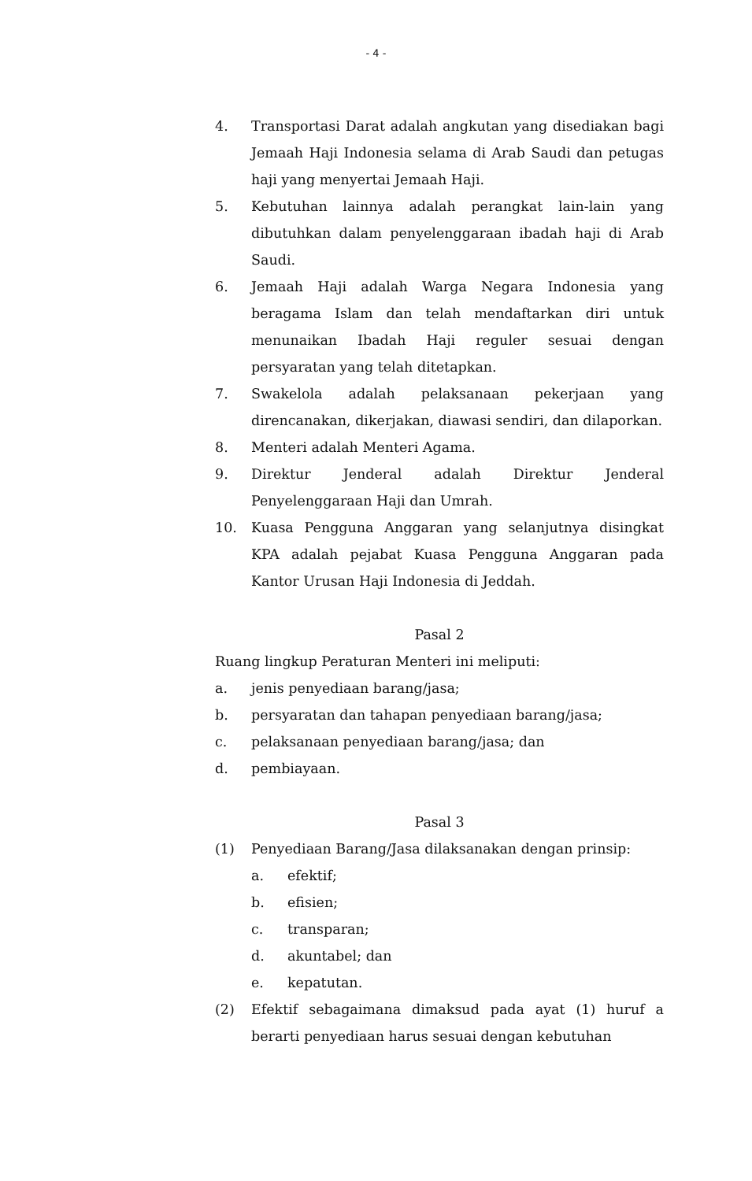- 4 -
4. Transportasi Darat adalah angkutan yang disediakan bagi Jemaah Haji Indonesia selama di Arab Saudi dan petugas haji yang menyertai Jemaah Haji.
5. Kebutuhan lainnya adalah perangkat lain-lain yang dibutuhkan dalam penyelenggaraan ibadah haji di Arab Saudi.
6. Jemaah Haji adalah Warga Negara Indonesia yang beragama Islam dan telah mendaftarkan diri untuk menunaikan Ibadah Haji reguler sesuai dengan persyaratan yang telah ditetapkan.
7. Swakelola adalah pelaksanaan pekerjaan yang direncanakan, dikerjakan, diawasi sendiri, dan dilaporkan.
8. Menteri adalah Menteri Agama.
9. Direktur Jenderal adalah Direktur Jenderal Penyelenggaraan Haji dan Umrah.
10. Kuasa Pengguna Anggaran yang selanjutnya disingkat KPA adalah pejabat Kuasa Pengguna Anggaran pada Kantor Urusan Haji Indonesia di Jeddah.
Pasal 2
Ruang lingkup Peraturan Menteri ini meliputi:
a. jenis penyediaan barang/jasa;
b. persyaratan dan tahapan penyediaan barang/jasa;
c. pelaksanaan penyediaan barang/jasa; dan
d. pembiayaan.
Pasal 3
(1) Penyediaan Barang/Jasa dilaksanakan dengan prinsip:
a. efektif;
b. efisien;
c. transparan;
d. akuntabel; dan
e. kepatutan.
(2) Efektif sebagaimana dimaksud pada ayat (1) huruf a berarti penyediaan harus sesuai dengan kebutuhan